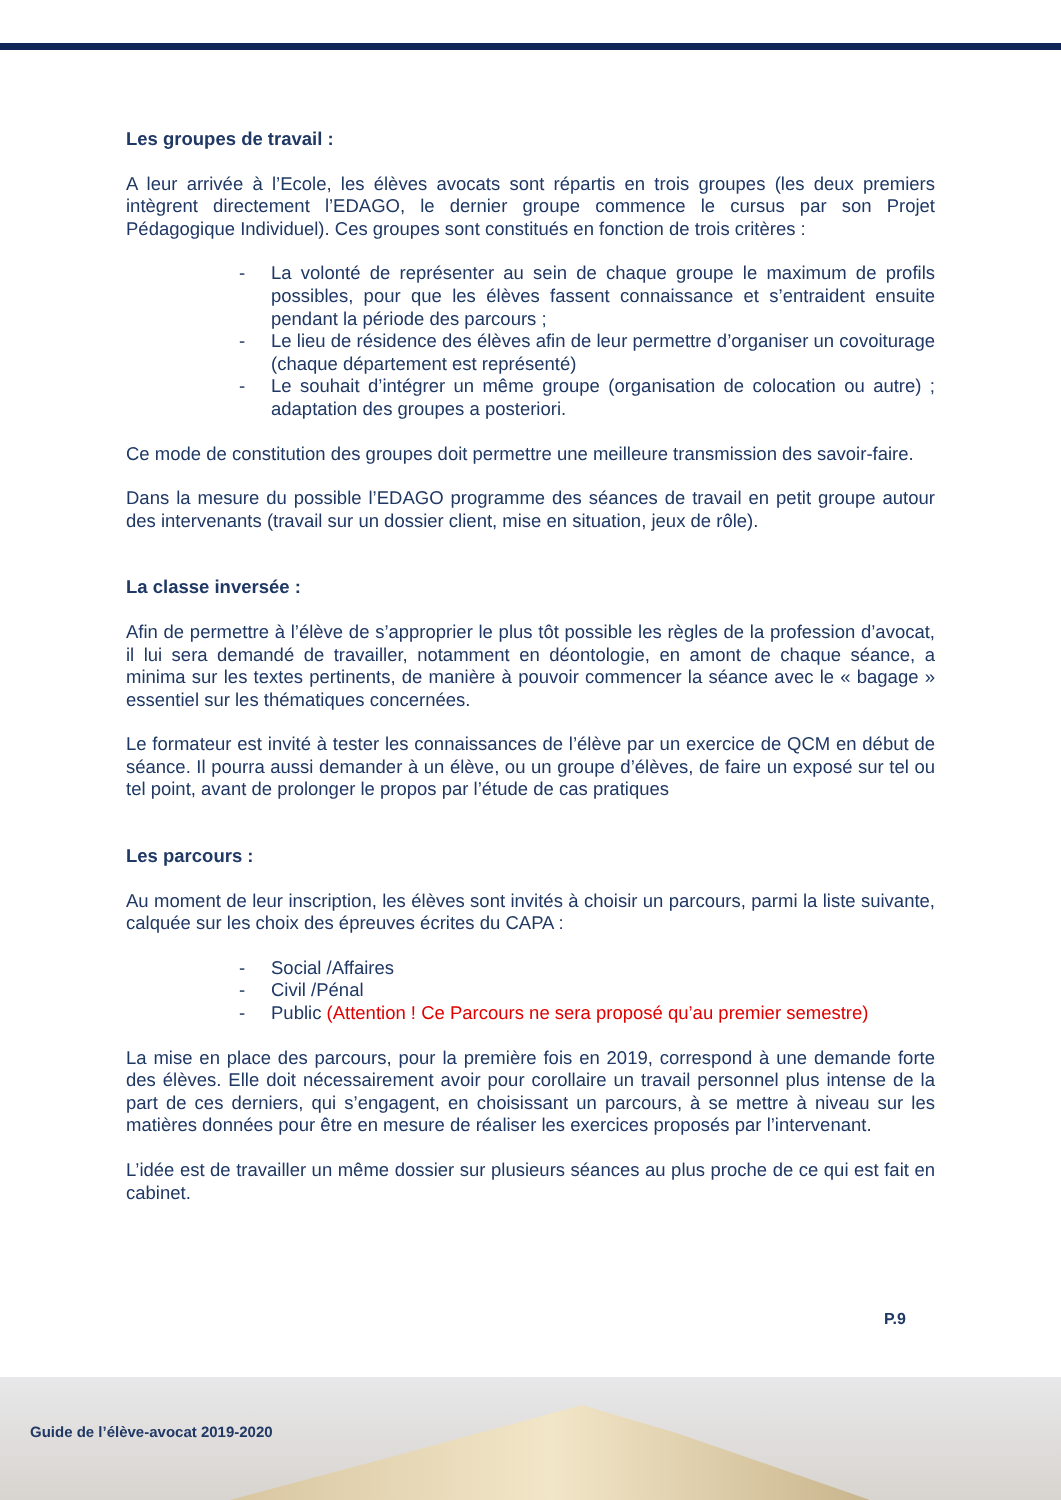Les groupes de travail :
A leur arrivée à l’Ecole, les élèves avocats sont répartis en trois groupes (les deux premiers intègrent directement l’EDAGO, le dernier groupe commence le cursus par son Projet Pédagogique Individuel). Ces groupes sont constitués en fonction de trois critères :
- La volonté de représenter au sein de chaque groupe le maximum de profils possibles, pour que les élèves fassent connaissance et s’entraident ensuite pendant la période des parcours ;
- Le lieu de résidence des élèves afin de leur permettre d’organiser un covoiturage (chaque département est représenté)
- Le souhait d’intégrer un même groupe (organisation de colocation ou autre) ; adaptation des groupes a posteriori.
Ce mode de constitution des groupes doit permettre une meilleure transmission des savoir-faire.
Dans la mesure du possible l’EDAGO programme des séances de travail en petit groupe autour des intervenants (travail sur un dossier client, mise en situation, jeux de rôle).
La classe inversée :
Afin de permettre à l’élève de s’approprier le plus tôt possible les règles de la profession d’avocat, il lui sera demandé de travailler, notamment en déontologie, en amont de chaque séance, a minima sur les textes pertinents, de manière à pouvoir commencer la séance avec le « bagage » essentiel sur les thématiques concernées.
Le formateur est invité à tester les connaissances de l’élève par un exercice de QCM en début de séance. Il pourra aussi demander à un élève, ou un groupe d’élèves, de faire un exposé sur tel ou tel point, avant de prolonger le propos par l’étude de cas pratiques
Les parcours :
Au moment de leur inscription, les élèves sont invités à choisir un parcours, parmi la liste suivante, calquée sur les choix des épreuves écrites du CAPA :
- Social /Affaires
- Civil /Pénal
- Public (Attention ! Ce Parcours ne sera proposé qu’au premier semestre)
La mise en place des parcours, pour la première fois en 2019, correspond à une demande forte des élèves. Elle doit nécessairement avoir pour corollaire un travail personnel plus intense de la part de ces derniers, qui s’engagent, en choisissant un parcours, à se mettre à niveau sur les matières données pour être en mesure de réaliser les exercices proposés par l’intervenant.
L’idée est de travailler un même dossier sur plusieurs séances au plus proche de ce qui est fait en cabinet.
P.9
Guide de l’élève-avocat 2019-2020